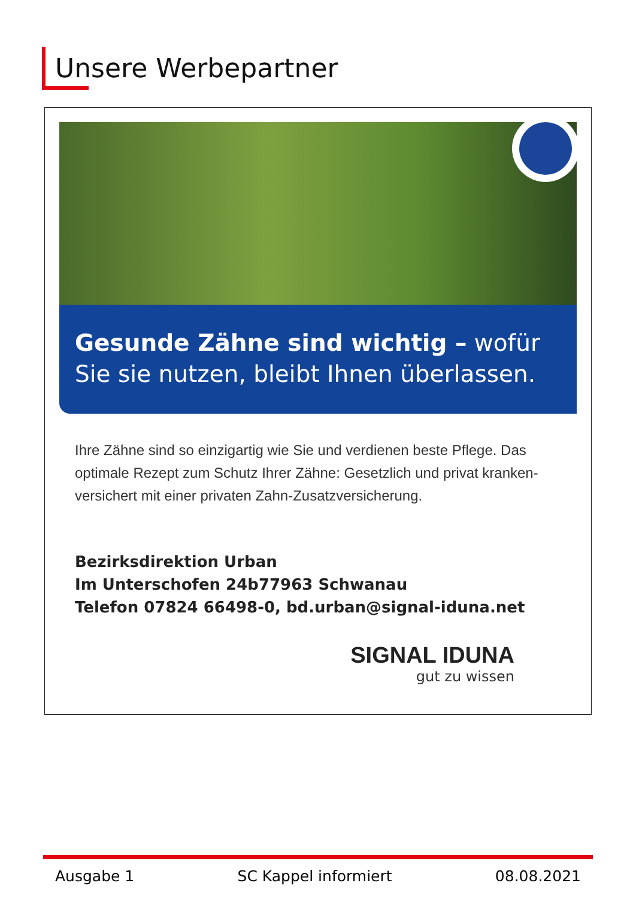Unsere Werbepartner
Gesunde Zähne sind wichtig – wofür
Sie sie nutzen, bleibt Ihnen überlassen.
Ihre Zähne sind so einzigartig wie Sie und verdienen beste Pflege. Das optimale Rezept zum Schutz Ihrer Zähne: Gesetzlich und privat kranken-versichert mit einer privaten Zahn-Zusatzversicherung.
Bezirksdirektion Urban
Im Unterschofen 24b77963 Schwanau
Telefon 07824 66498-0, bd.urban@signal-iduna.net
SIGNAL IDUNA
gut zu wissen
Ausgabe 1 SC Kappel informiert 08.08.2021